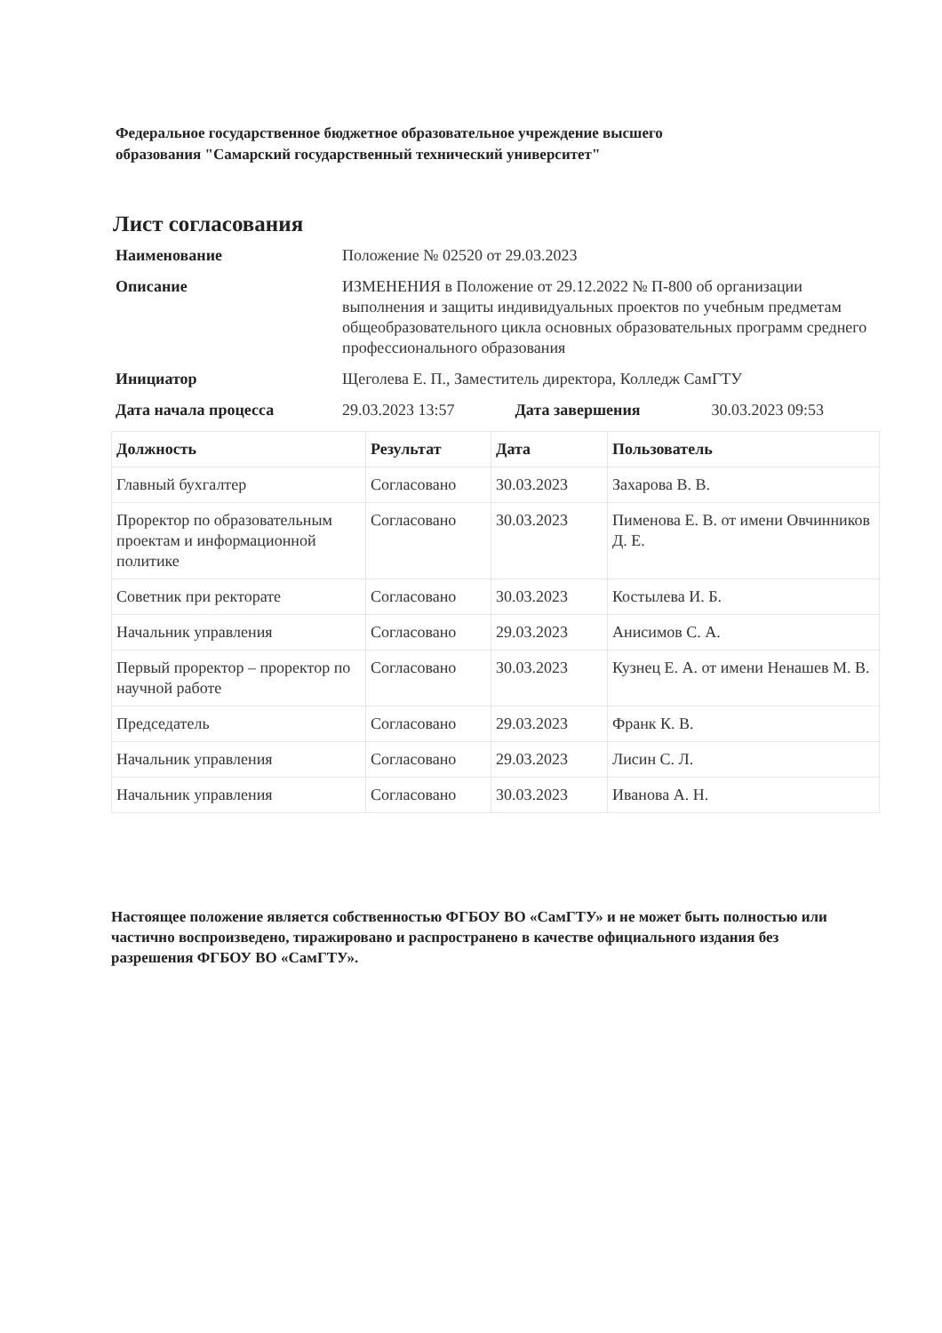Федеральное государственное бюджетное образовательное учреждение высшего образования "Самарский государственный технический университет"
Лист согласования
| Наименование | Положение № 02520 от 29.03.2023 | | |
| Описание | ИЗМЕНЕНИЯ в Положение от 29.12.2022 № П-800 об организации выполнения и защиты индивидуальных проектов по учебным предметам общеобразовательного цикла основных образовательных программ среднего профессионального образования | | |
| Инициатор | Щеголева Е. П., Заместитель директора, Колледж СамГТУ | | |
| Дата начала процесса | 29.03.2023 13:57 | Дата завершения | 30.03.2023 09:53 |
| Должность | Результат | Дата | Пользователь |
| --- | --- | --- | --- |
| Главный бухгалтер | Согласовано | 30.03.2023 | Захарова В. В. |
| Проректор по образовательным проектам и информационной политике | Согласовано | 30.03.2023 | Пименова Е. В. от имени Овчинников Д. Е. |
| Советник при ректорате | Согласовано | 30.03.2023 | Костылева И. Б. |
| Начальник управления | Согласовано | 29.03.2023 | Анисимов С. А. |
| Первый проректор – проректор по научной работе | Согласовано | 30.03.2023 | Кузнец Е. А. от имени Ненашев М. В. |
| Председатель | Согласовано | 29.03.2023 | Франк К. В. |
| Начальник управления | Согласовано | 29.03.2023 | Лисин С. Л. |
| Начальник управления | Согласовано | 30.03.2023 | Иванова А. Н. |
Настоящее положение является собственностью ФГБОУ ВО «СамГТУ» и не может быть полностью или частично воспроизведено, тиражировано и распространено в качестве официального издания без разрешения ФГБОУ ВО «СамГТУ».